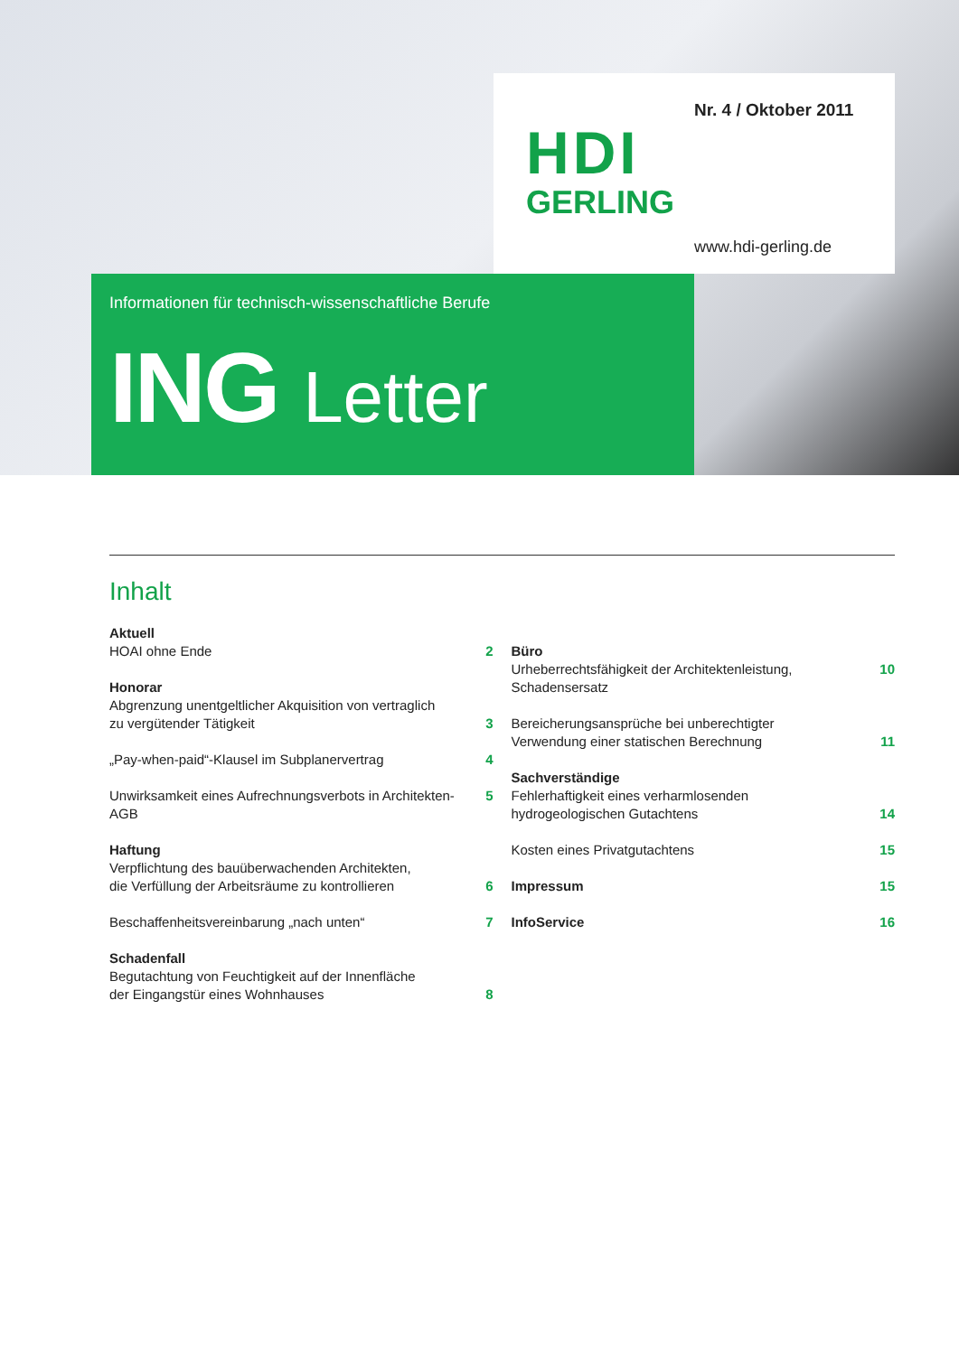Nr. 4 / Oktober 2011
HDI
GERLING
www.hdi-gerling.de
Informationen für technisch-wissenschaftliche Berufe
ING Letter
Inhalt
Aktuell
HOAI ohne Ende
2
Honorar
Abgrenzung unentgeltlicher Akquisition von vertraglich
zu vergütender Tätigkeit
3
„Pay-when-paid“-Klausel im Subplanervertrag
4
Unwirksamkeit eines Aufrechnungsverbots in Architekten-AGB
5
Haftung
Verpflichtung des bauüberwachenden Architekten,
die Verfüllung der Arbeitsräume zu kontrollieren
6
Beschaffenheitsvereinbarung „nach unten“
7
Schadenfall
Begutachtung von Feuchtigkeit auf der Innenfläche
der Eingangstür eines Wohnhauses
8
Büro
Urheberrechtsfähigkeit der Architektenleistung, Schadensersatz
10
Bereicherungsansprüche bei unberechtigter
Verwendung einer statischen Berechnung
11
Sachverständige
Fehlerhaftigkeit eines verharmlosenden
hydrogeologischen Gutachtens
14
Kosten eines Privatgutachtens 15
Impressum 15
InfoService 16